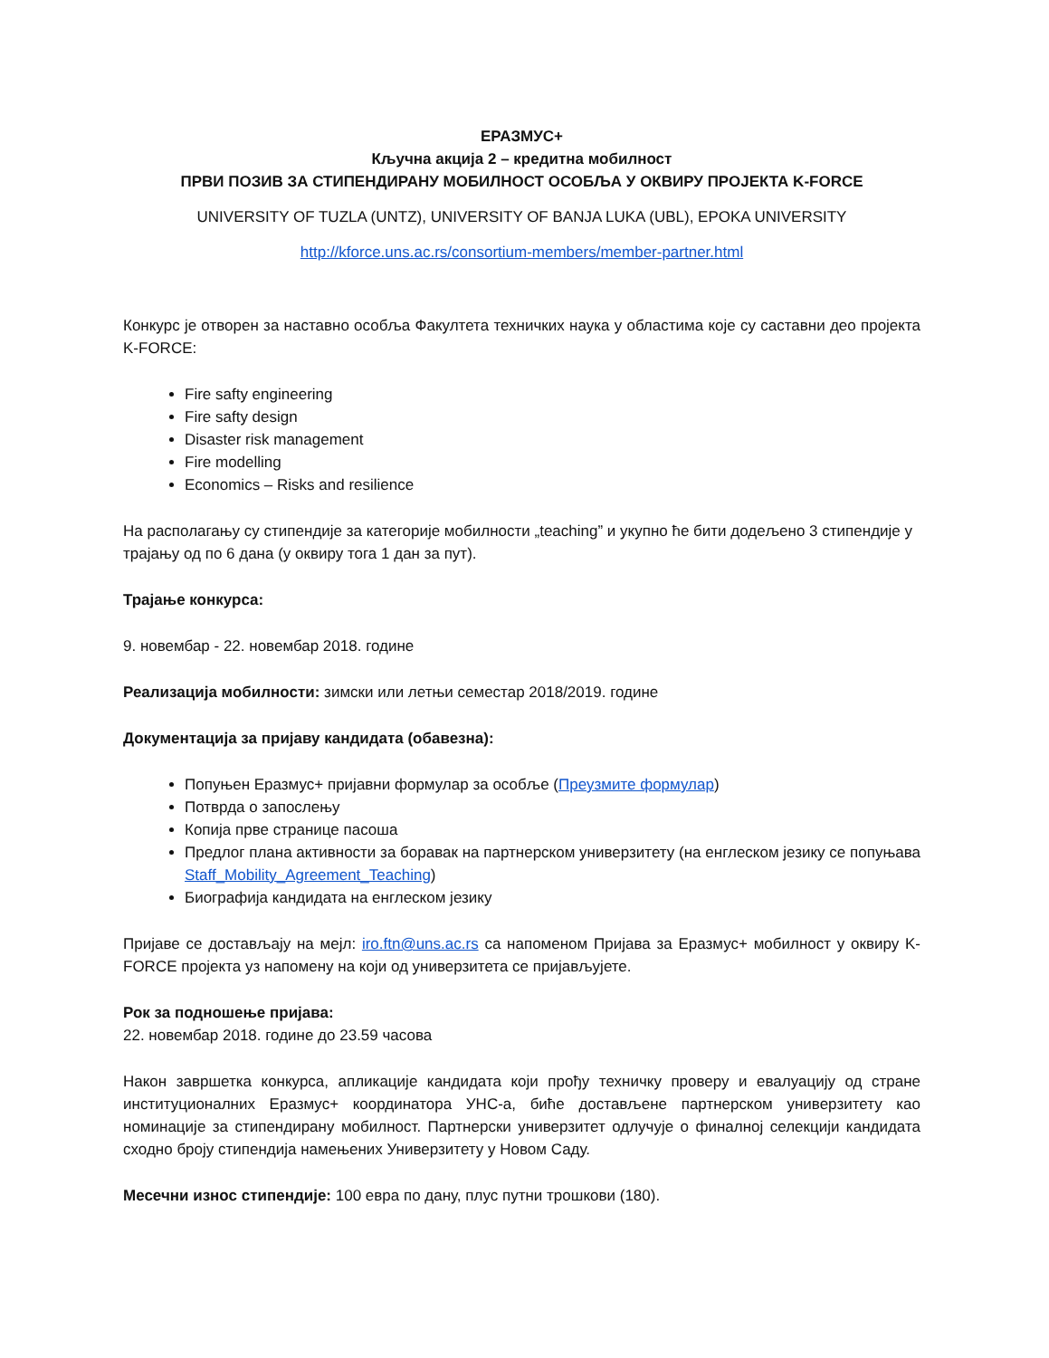ЕРАЗМУС+
Кључна акција 2 – кредитна мобилност
ПРВИ ПОЗИВ ЗА СТИПЕНДИРАНУ МОБИЛНОСТ ОСОБЉА У ОКВИРУ ПРОЈЕКТА K-FORCE
UNIVERSITY OF TUZLA (UNTZ), UNIVERSITY OF BANJA LUKA (UBL), EPOKA UNIVERSITY
http://kforce.uns.ac.rs/consortium-members/member-partner.html
Конкурс је отворен за наставно особља Факултета техничких наука у областима које су саставни део пројекта K-FORCE:
Fire safty engineering
Fire safty design
Disaster risk management
Fire modelling
Economics – Risks and resilience
На располагању су стипендије за категорије мобилности „teaching” и укупно ће бити додељено 3 стипендије у трајању од по 6 дана (у оквиру тога 1 дан за пут).
Трајање конкурса:
9. новембар - 22. новембар 2018. године
Реализација мобилности: зимски или летњи семестар 2018/2019. године
Документација за пријаву кандидата (обавезна):
Попуњен Еразмус+ пријавни формулар за особље (Преузмите формулар)
Потврда о запослењу
Копија прве странице пасоша
Предлог плана активности за боравак на партнерском универзитету (на енглеском језику се попуњава Staff_Mobility_Agreement_Teaching)
Биографија кандидата на енглеском језику
Пријаве се достављају на мејл: iro.ftn@uns.ac.rs са напоменом Пријава за Еразмус+ мобилност у оквиру K-FORCE пројекта уз напомену на који од универзитета се пријављујете.
Рок за подношење пријава:
22. новембар 2018. године до 23.59 часова
Након завршетка конкурса, апликације кандидата који прођу техничку проверу и евалуацију од стране институционалних Еразмус+ координатора УНС-а, биће достављене партнерском универзитету као номинације за стипендирану мобилност. Партнерски универзитет одлучује о финалној селекцији кандидата сходно броју стипендија намењених Универзитету у Новом Саду.
Месечни износ стипендије: 100 евра по дану, плус путни трошкови (180).